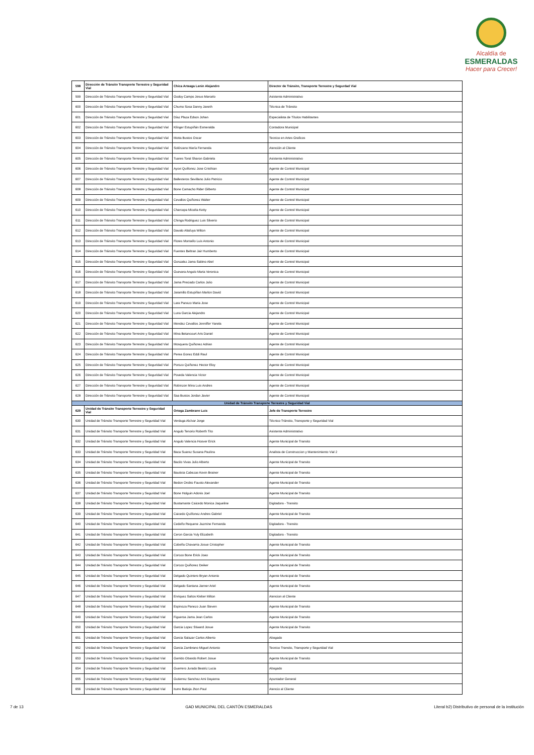Alcaldía de
ESMERALDAS
Hacer para Crecer!
| 598 | Dirección de Tránsito Transporte Terrestre y Seguridad Vial | Chica Arteaga Lenin Alejandro | Director de Tránsito, Transporte Terrestre y Segurdad Vial |
| 599 | Dirección de Tránsito Transporte Terrestre y Seguridad Vial | Godoy Campo Jesus Marcelo | Asistente Administrativo |
| 600 | Dirección de Tránsito Transporte Terrestre y Seguridad Vial | Chumo Sosa Danny Janeth | Técnica de Tránsito |
| 601 | Dirección de Tránsito Transporte Terrestre y Seguridad Vial | Díaz Plaza Edson Johan | Especialista de Títulos Habilitantes |
| 602 | Dirección de Tránsito Transporte Terrestre y Seguridad Vial | Klínger Estupiñán Esmeralda | Contadora Municipal |
| 603 | Dirección de Tránsito Transporte Terrestre y Seguridad Vial | Motta Bustos Oscar | Tecnico en Artes Graficos |
| 604 | Dirección de Tránsito Transporte Terrestre y Seguridad Vial | Solórzano María Fernanda | Atención al Cliente |
| 605 | Dirección de Tránsito Transporte Terrestre y Seguridad Vial | Tuares Toral Sharon Gabriela | Asistente Administrativo |
| 606 | Dirección de Tránsito Transporte Terrestre y Seguridad Vial | Ayovi Quiñonez Jose Cristhian | Agente de Control Municipal |
| 607 | Dirección de Tránsito Transporte Terrestre y Seguridad Vial | Ballesteros Sevillano Julio Patricio | Agente de Control Municipal |
| 608 | Dirección de Tránsito Transporte Terrestre y Seguridad Vial | Bone Camacho Rider Gilberto | Agente de Control Municipal |
| 609 | Dirección de Tránsito Transporte Terrestre y Seguridad Vial | Cevallos Quiñonez Walter | Agente de Control Municipal |
| 610 | Dirección de Tránsito Transporte Terrestre y Seguridad Vial | Charcopa Micolta Ketty | Agente de Control Municipal |
| 611 | Dirección de Tránsito Transporte Terrestre y Seguridad Vial | Chinga Rodriguez Luis Silverio | Agente de Control Municipal |
| 612 | Dirección de Tránsito Transporte Terrestre y Seguridad Vial | Davalo Altafuya Wilton | Agente de Control Municipal |
| 613 | Dirección de Tránsito Transporte Terrestre y Seguridad Vial | Flores Montaño Luis Antonio | Agente de Control Municipal |
| 614 | Dirección de Tránsito Transporte Terrestre y Seguridad Vial | Fuentes Beltran Jair Humberto | Agente de Control Municipal |
| 615 | Dirección de Tránsito Transporte Terrestre y Seguridad Vial | Gonzalez Jama Sabino Abel | Agente de Control Municipal |
| 616 | Dirección de Tránsito Transporte Terrestre y Seguridad Vial | Guevara Angulo Maria Veronica | Agente de Control Municipal |
| 617 | Dirección de Tránsito Transporte Terrestre y Seguridad Vial | Jama Preciado Carlos Julio | Agente de Control Municipal |
| 618 | Dirección de Tránsito Transporte Terrestre y Seguridad Vial | Jaramillo Estupiñan Marlon David | Agente de Control Municipal |
| 619 | Dirección de Tránsito Transporte Terrestre y Seguridad Vial | Lara Panezo Maria Jose | Agente de Control Municipal |
| 620 | Dirección de Tránsito Transporte Terrestre y Seguridad Vial | Luna Garcia Alejandro | Agente de Control Municipal |
| 621 | Dirección de Tránsito Transporte Terrestre y Seguridad Vial | Mendez Cevallos Jenniffer Yanela | Agente de Control Municipal |
| 622 | Dirección de Tránsito Transporte Terrestre y Seguridad Vial | Mina Betancourt Aris Daniel | Agente de Control Municipal |
| 623 | Dirección de Tránsito Transporte Terrestre y Seguridad Vial | Mosquera Quiñonez Adrian | Agente de Control Municipal |
| 624 | Dirección de Tránsito Transporte Terrestre y Seguridad Vial | Perea Gonez Eddi Raul | Agente de Control Municipal |
| 625 | Dirección de Tránsito Transporte Terrestre y Seguridad Vial | Porozo Quiñonez Hector Eloy | Agente de Control Municipal |
| 626 | Dirección de Tránsito Transporte Terrestre y Seguridad Vial | Poveda Valencia Victor | Agente de Control Municipal |
| 627 | Dirección de Tránsito Transporte Terrestre y Seguridad Vial | Robinzon Mina Luis Andres | Agente de Control Municipal |
| 628 | Dirección de Tránsito Transporte Terrestre y Seguridad Vial | Saa Bustos Jordan Javier | Agente de Control Municipal |
| Unidad de Tránsito Transporte Terrestre y Seguridad Vial | | | |
| 629 | Unidad de Tránsito Transporte Terrestre y Seguridad Vial | Ortega Zambrano Luis | Jefe de Transporte Terrestre |
| 630 | Unidad de Tránsito Transporte Terrestre y Seguridad Vial | Verduga Alcívar Jorge | Técnico Tránsito, Transporte y Seguridad Vial |
| 631 | Unidad de Tránsito Transporte Terrestre y Seguridad Vial | Angulo Tenorio Roberth Tito | Asistente Administrativo |
| 632 | Unidad de Tránsito Transporte Terrestre y Seguridad Vial | Angulo Valencia Hoover Erick | Agente Municipal de Transito |
| 633 | Unidad de Tránsito Transporte Terrestre y Seguridad Vial | Baca Suarez Susana Paulina | Analista de Construccion y Mantenimiento Vial 2 |
| 634 | Unidad de Tránsito Transporte Terrestre y Seguridad Vial | Bacilo Vivas Julio Alberto | Agente Municipal de Transito |
| 635 | Unidad de Tránsito Transporte Terrestre y Seguridad Vial | Bautista Cabezas Kevin Brainer | Agente Municipal de Transito |
| 636 | Unidad de Tránsito Transporte Terrestre y Seguridad Vial | Bedon Orobio Fausto Alexander | Agente Municipal de Transito |
| 637 | Unidad de Tránsito Transporte Terrestre y Seguridad Vial | Bone Holguin Adonis Joel | Agente Municipal de Transito |
| 638 | Unidad de Tránsito Transporte Terrestre y Seguridad Vial | Bustamante Caicedo Monica Jaqueline | Digitadora - Transito |
| 639 | Unidad de Tránsito Transporte Terrestre y Seguridad Vial | Caicedo Quiñonez Andres Gabriel | Agente Municipal de Transito |
| 640 | Unidad de Tránsito Transporte Terrestre y Seguridad Vial | Cedeño Requene Jazmine Fernanda | Digitadora - Transito |
| 641 | Unidad de Tránsito Transporte Terrestre y Seguridad Vial | Ceron Garcia Yuly Elizabeth | Digitadora - Transito |
| 642 | Unidad de Tránsito Transporte Terrestre y Seguridad Vial | Cobeña Chavarria Josue Cristopher | Agente Municipal de Transito |
| 643 | Unidad de Tránsito Transporte Terrestre y Seguridad Vial | Corozo Bone Erick Joao | Agente Municipal de Transito |
| 644 | Unidad de Tránsito Transporte Terrestre y Seguridad Vial | Corozo Quiñonez Deiker | Agente Municipal de Transito |
| 645 | Unidad de Tránsito Transporte Terrestre y Seguridad Vial | Delgado Quintero Bryan Antonio | Agente Municipal de Transito |
| 646 | Unidad de Tránsito Transporte Terrestre y Seguridad Vial | Delgado Santana Janner Ariel | Agente Municipal de Transito |
| 647 | Unidad de Tránsito Transporte Terrestre y Seguridad Vial | Enriquez Saltos Kleber Milton | Atencion al Cliente |
| 648 | Unidad de Tránsito Transporte Terrestre y Seguridad Vial | Espinoza Panezo Juan Steven | Agente Municipal de Transito |
| 649 | Unidad de Tránsito Transporte Terrestre y Seguridad Vial | Figueroa Jama Jean Carlos | Agente Municipal de Transito |
| 650 | Unidad de Tránsito Transporte Terrestre y Seguridad Vial | Garcia Lopez Stiward Josue | Agente Municipal de Transito |
| 651 | Unidad de Tránsito Transporte Terrestre y Seguridad Vial | Garcia Salazar Carlos Alberto | Abogado |
| 652 | Unidad de Tránsito Transporte Terrestre y Seguridad Vial | Garcia Zambrano Miguel Antonio | Tecnico Transito, Transporte y Seguridad Vial |
| 653 | Unidad de Tránsito Transporte Terrestre y Seguridad Vial | Garrido Obando Robert Josue | Agente Municipal de Transito |
| 654 | Unidad de Tránsito Transporte Terrestre y Seguridad Vial | Guerrero Jurado Beatriz Lucia | Abogado |
| 655 | Unidad de Tránsito Transporte Terrestre y Seguridad Vial | Gutierrez Sanchez Ami Dayanna | Apuntador General |
| 656 | Unidad de Tránsito Transporte Terrestre y Seguridad Vial | Iturre Batioja Jhon Paul | Atencio al Cliente |
7 de 13 GAD MUNICIPAL DEL CANTÓN ESMERALDAS Literal b2) Distributivo de personal de la institución